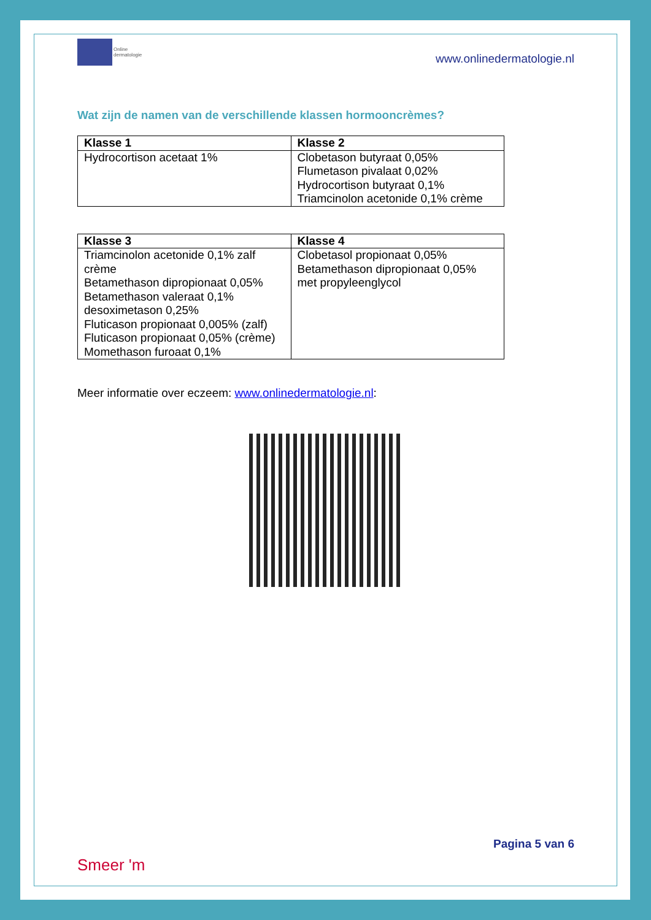Online
dermatologie
www.onlinedermatologie.nl
Wat zijn de namen van de verschillende klassen hormooncrèmes?
| Klasse 1 | Klasse 2 |
| --- | --- |
| Hydrocortison acetaat 1% | Clobetason butyraat 0,05% Flumetason pivalaat 0,02% Hydrocortison butyraat 0,1% Triamcinolon acetonide 0,1% crème |
| Klasse 3 | Klasse 4 |
| --- | --- |
| Triamcinolon acetonide 0,1% zalf crème Betamethason dipropionaat 0,05% Betamethason valeraat 0,1% desoximetason 0,25% Fluticason propionaat 0,005% (zalf) Fluticason propionaat 0,05% (crème) Momethason furoaat 0,1% | Clobetasol propionaat 0,05% Betamethason dipropionaat 0,05% met propyleenglycol |
Meer informatie over eczeem: www.onlinedermatologie.nl:
Smeer 'm
Pagina 5 van 6